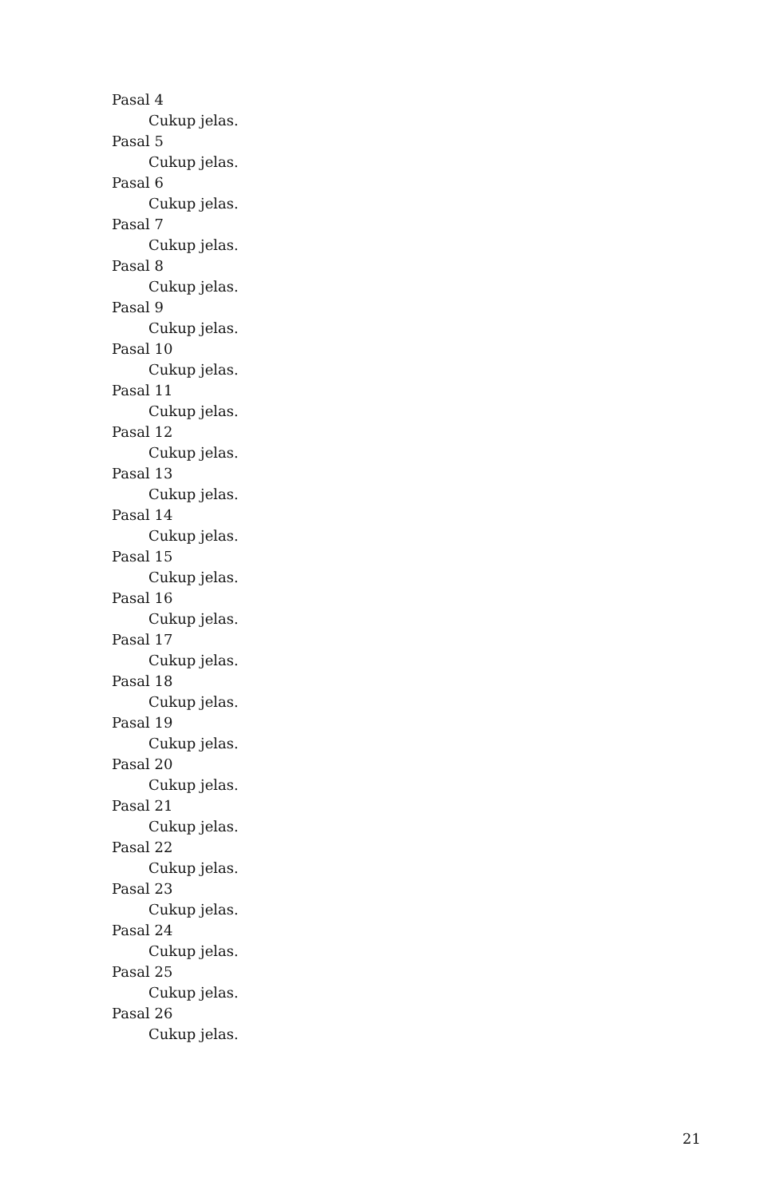Pasal 4
Cukup jelas.
Pasal 5
Cukup jelas.
Pasal 6
Cukup jelas.
Pasal 7
Cukup jelas.
Pasal 8
Cukup jelas.
Pasal 9
Cukup jelas.
Pasal 10
Cukup jelas.
Pasal 11
Cukup jelas.
Pasal 12
Cukup jelas.
Pasal 13
Cukup jelas.
Pasal 14
Cukup jelas.
Pasal 15
Cukup jelas.
Pasal 16
Cukup jelas.
Pasal 17
Cukup jelas.
Pasal 18
Cukup jelas.
Pasal 19
Cukup jelas.
Pasal 20
Cukup jelas.
Pasal 21
Cukup jelas.
Pasal 22
Cukup jelas.
Pasal 23
Cukup jelas.
Pasal 24
Cukup jelas.
Pasal 25
Cukup jelas.
Pasal 26
Cukup jelas.
21